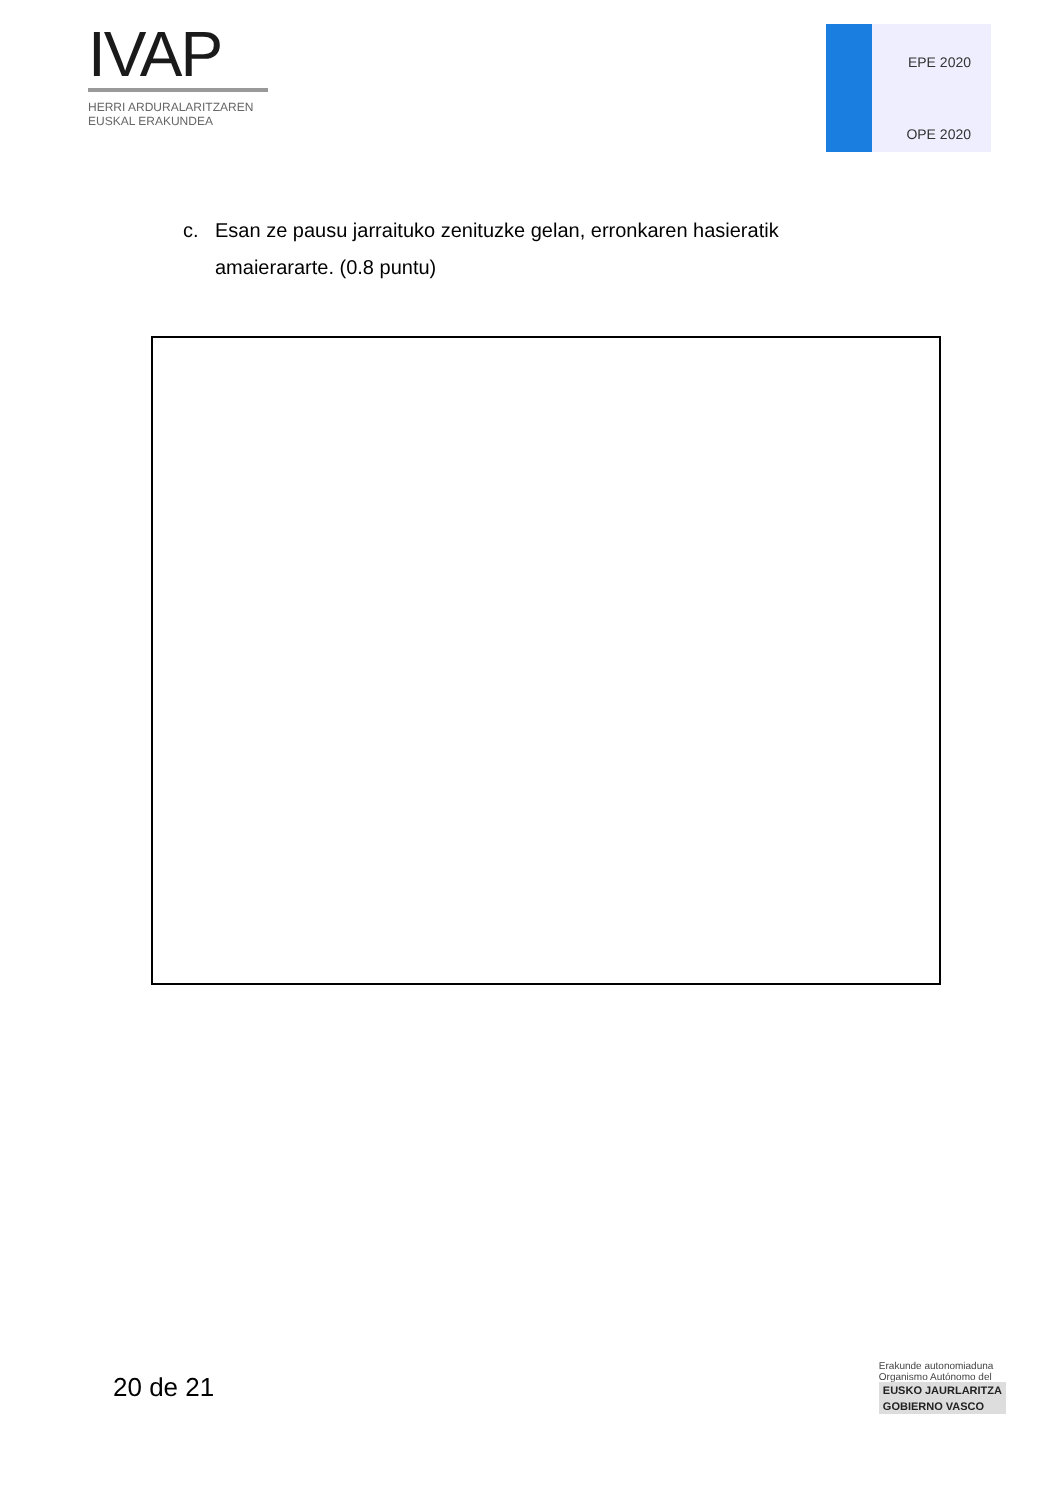IVAP
HERRI ARDURALARITZAREN
EUSKAL ERAKUNDEA
EPE 2020
OPE 2020
c. Esan ze pausu jarraituko zenituzke gelan, erronkaren hasieratik
amaierararte. (0.8 puntu)
20 de 21
Erakunde autonomiaduna
Organismo Autónomo del
EUSKO JAURLARITZA
GOBIERNO VASCO